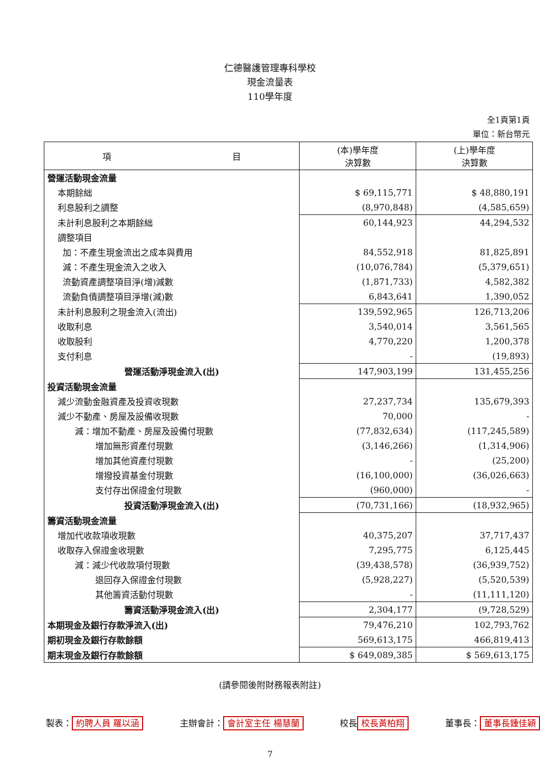仁德醫護管理專科學校
現金流量表
110學年度
全1頁第1頁
單位：新台幣元
| 項 目 | (本)學年度 決算數 | (上)學年度 決算數 |
| --- | --- | --- |
| 營運活動現金流量 | | |
| 本期餘絀 | $ 69,115,771 | $ 48,880,191 |
| 利息股利之調整 | (8,970,848) | (4,585,659) |
| 未計利息股利之本期餘絀 | 60,144,923 | 44,294,532 |
| 調整項目 | | |
| 加：不產生現金流出之成本與費用 | 84,552,918 | 81,825,891 |
| 減：不產生現金流入之收入 | (10,076,784) | (5,379,651) |
| 流動資產調整項目淨(增)減數 | (1,871,733) | 4,582,382 |
| 流動負債調整項目淨增(減)數 | 6,843,641 | 1,390,052 |
| 未計利息股利之現金流入(流出) | 139,592,965 | 126,713,206 |
| 收取利息 | 3,540,014 | 3,561,565 |
| 收取股利 | 4,770,220 | 1,200,378 |
| 支付利息 | - | (19,893) |
| 營運活動淨現金流入(出) | 147,903,199 | 131,455,256 |
| 投資活動現金流量 | | |
| 減少流動金融資產及投資收現數 | 27,237,734 | 135,679,393 |
| 減少不動產、房屋及設備收現數 | 70,000 | - |
| 減：增加不動產、房屋及設備付現數 | (77,832,634) | (117,245,589) |
| 增加無形資產付現數 | (3,146,266) | (1,314,906) |
| 增加其他資產付現數 | - | (25,200) |
| 增撥投資基金付現數 | (16,100,000) | (36,026,663) |
| 支付存出保證金付現數 | (960,000) | - |
| 投資活動淨現金流入(出) | (70,731,166) | (18,932,965) |
| 籌資活動現金流量 | | |
| 增加代收款項收現數 | 40,375,207 | 37,717,437 |
| 收取存入保證金收現數 | 7,295,775 | 6,125,445 |
| 減：減少代收款項付現數 | (39,438,578) | (36,939,752) |
| 退回存入保證金付現數 | (5,928,227) | (5,520,539) |
| 其他籌資活動付現數 | - | (11,111,120) |
| 籌資活動淨現金流入(出) | 2,304,177 | (9,728,529) |
| 本期現金及銀行存款淨流入(出) | 79,476,210 | 102,793,762 |
| 期初現金及銀行存款餘額 | 569,613,175 | 466,819,413 |
| 期末現金及銀行存款餘額 | $ 649,089,385 | $ 569,613,175 |
(請參閱後附財務報表附註)
製表： 約聘人員 羅以涵 主辦會計： 會計室主任 楊慧蘭 校長 校長黃柏翔 董事長： 董事長鍾佳穎
7